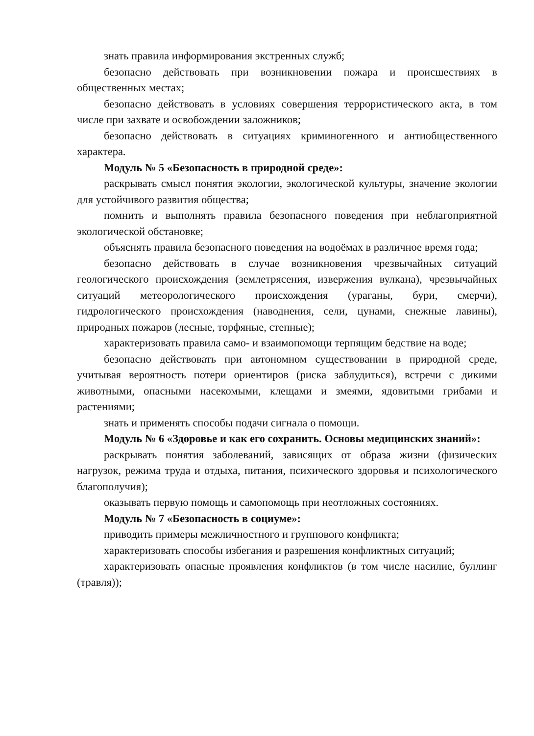знать правила информирования экстренных служб;
безопасно действовать при возникновении пожара и происшествиях в общественных местах;
безопасно действовать в условиях совершения террористического акта, в том числе при захвате и освобождении заложников;
безопасно действовать в ситуациях криминогенного и антиобщественного характера.
Модуль № 5 «Безопасность в природной среде»:
раскрывать смысл понятия экологии, экологической культуры, значение экологии для устойчивого развития общества;
помнить и выполнять правила безопасного поведения при неблагоприятной экологической обстановке;
объяснять правила безопасного поведения на водоёмах в различное время года;
безопасно действовать в случае возникновения чрезвычайных ситуаций геологического происхождения (землетрясения, извержения вулкана), чрезвычайных ситуаций метеорологического происхождения (ураганы, бури, смерчи), гидрологического происхождения (наводнения, сели, цунами, снежные лавины), природных пожаров (лесные, торфяные, степные);
характеризовать правила само- и взаимопомощи терпящим бедствие на воде;
безопасно действовать при автономном существовании в природной среде, учитывая вероятность потери ориентиров (риска заблудиться), встречи с дикими животными, опасными насекомыми, клещами и змеями, ядовитыми грибами и растениями;
знать и применять способы подачи сигнала о помощи.
Модуль № 6 «Здоровье и как его сохранить. Основы медицинских знаний»:
раскрывать понятия заболеваний, зависящих от образа жизни (физических нагрузок, режима труда и отдыха, питания, психического здоровья и психологического благополучия);
оказывать первую помощь и самопомощь при неотложных состояниях.
Модуль № 7 «Безопасность в социуме»:
приводить примеры межличностного и группового конфликта;
характеризовать способы избегания и разрешения конфликтных ситуаций;
характеризовать опасные проявления конфликтов (в том числе насилие, буллинг (травля));